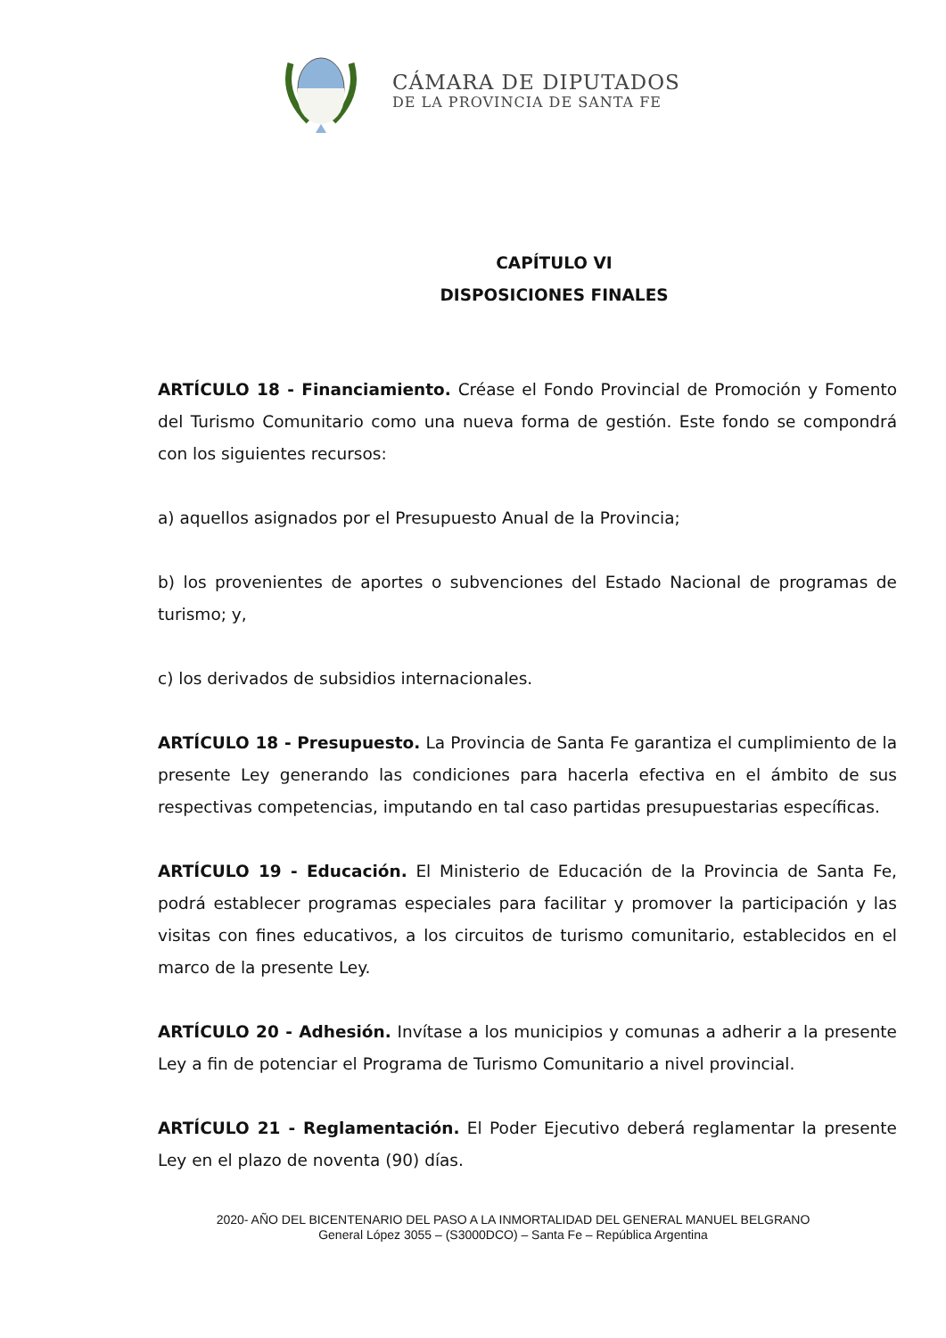CÁMARA DE DIPUTADOS
DE LA PROVINCIA DE SANTA FE
CAPÍTULO VI
DISPOSICIONES FINALES
ARTÍCULO 18 - Financiamiento. Créase el Fondo Provincial de Promoción y Fomento del Turismo Comunitario como una nueva forma de gestión. Este fondo se compondrá con los siguientes recursos:
a) aquellos asignados por el Presupuesto Anual de la Provincia;
b) los provenientes de aportes o subvenciones del Estado Nacional de programas de turismo; y,
c) los derivados de subsidios internacionales.
ARTÍCULO 18 - Presupuesto. La Provincia de Santa Fe garantiza el cumplimiento de la presente Ley generando las condiciones para hacerla efectiva en el ámbito de sus respectivas competencias, imputando en tal caso partidas presupuestarias específicas.
ARTÍCULO 19 - Educación. El Ministerio de Educación de la Provincia de Santa Fe, podrá establecer programas especiales para facilitar y promover la participación y las visitas con fines educativos, a los circuitos de turismo comunitario, establecidos en el marco de la presente Ley.
ARTÍCULO 20 - Adhesión. Invítase a los municipios y comunas a adherir a la presente Ley a fin de potenciar el Programa de Turismo Comunitario a nivel provincial.
ARTÍCULO 21 - Reglamentación. El Poder Ejecutivo deberá reglamentar la presente Ley en el plazo de noventa (90) días.
2020- AÑO DEL BICENTENARIO DEL PASO A LA INMORTALIDAD DEL GENERAL MANUEL BELGRANO
General López 3055 – (S3000DCO) – Santa Fe – República Argentina